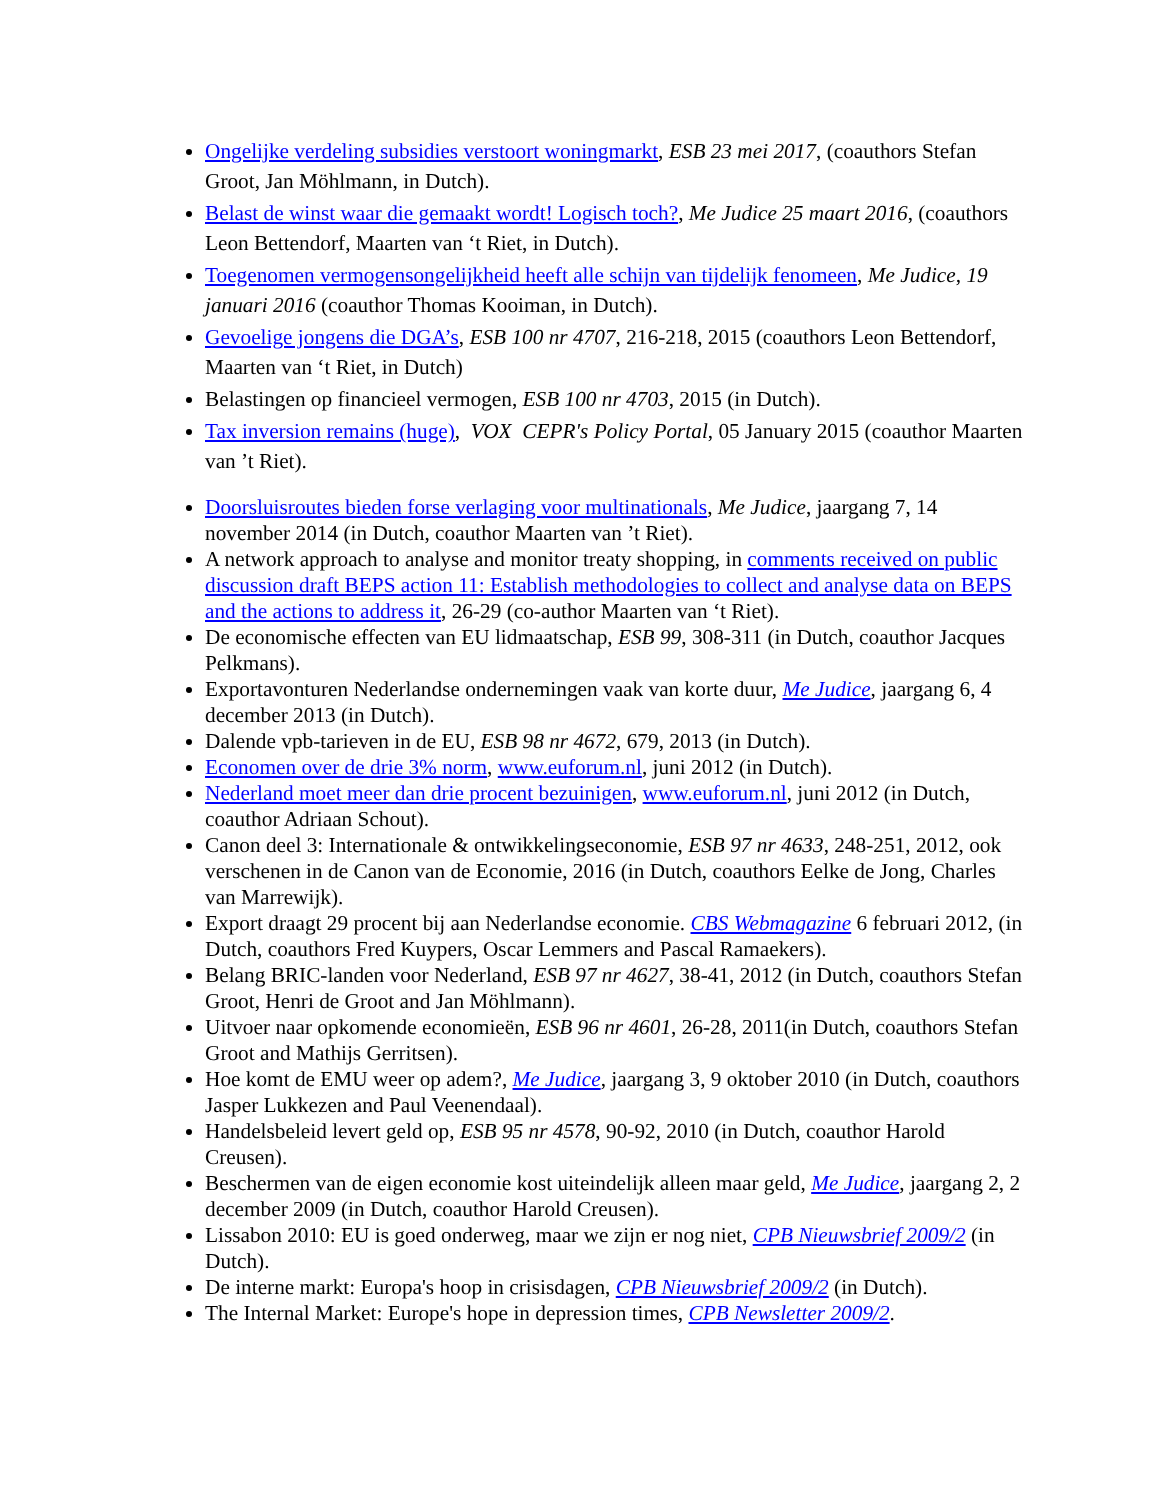Ongelijke verdeling subsidies verstoort woningmarkt, ESB 23 mei 2017, (coauthors Stefan Groot, Jan Möhlmann, in Dutch).
Belast de winst waar die gemaakt wordt! Logisch toch?, Me Judice 25 maart 2016, (coauthors Leon Bettendorf, Maarten van ‘t Riet, in Dutch).
Toegenomen vermogensongelijkheid heeft alle schijn van tijdelijk fenomeen, Me Judice, 19 januari 2016 (coauthor Thomas Kooiman, in Dutch).
Gevoelige jongens die DGA’s, ESB 100 nr 4707, 216-218, 2015 (coauthors Leon Bettendorf, Maarten van ‘t Riet, in Dutch)
Belastingen op financieel vermogen, ESB 100 nr 4703, 2015 (in Dutch).
Tax inversion remains (huge), VOX CEPR's Policy Portal, 05 January 2015 (coauthor Maarten van ’t Riet).
Doorsluisroutes bieden forse verlaging voor multinationals, Me Judice, jaargang 7, 14 november 2014 (in Dutch, coauthor Maarten van ’t Riet).
A network approach to analyse and monitor treaty shopping, in comments received on public discussion draft BEPS action 11: Establish methodologies to collect and analyse data on BEPS and the actions to address it, 26-29 (co-author Maarten van ‘t Riet).
De economische effecten van EU lidmaatschap, ESB 99, 308-311 (in Dutch, coauthor Jacques Pelkmans).
Exportavonturen Nederlandse ondernemingen vaak van korte duur, Me Judice, jaargang 6, 4 december 2013 (in Dutch).
Dalende vpb-tarieven in de EU, ESB 98 nr 4672, 679, 2013 (in Dutch).
Economen over de drie 3% norm, www.euforum.nl, juni 2012 (in Dutch).
Nederland moet meer dan drie procent bezuinigen, www.euforum.nl, juni 2012 (in Dutch, coauthor Adriaan Schout).
Canon deel 3: Internationale & ontwikkelingseconomie, ESB 97 nr 4633, 248-251, 2012, ook verschenen in de Canon van de Economie, 2016 (in Dutch, coauthors Eelke de Jong, Charles van Marrewijk).
Export draagt 29 procent bij aan Nederlandse economie. CBS Webmagazine 6 februari 2012, (in Dutch, coauthors Fred Kuypers, Oscar Lemmers and Pascal Ramaekers).
Belang BRIC-landen voor Nederland, ESB 97 nr 4627, 38-41, 2012 (in Dutch, coauthors Stefan Groot, Henri de Groot and Jan Möhlmann).
Uitvoer naar opkomende economieën, ESB 96 nr 4601, 26-28, 2011(in Dutch, coauthors Stefan Groot and Mathijs Gerritsen).
Hoe komt de EMU weer op adem?, Me Judice, jaargang 3, 9 oktober 2010 (in Dutch, coauthors Jasper Lukkezen and Paul Veenendaal).
Handelsbeleid levert geld op, ESB 95 nr 4578, 90-92, 2010 (in Dutch, coauthor Harold Creusen).
Beschermen van de eigen economie kost uiteindelijk alleen maar geld, Me Judice, jaargang 2, 2 december 2009 (in Dutch, coauthor Harold Creusen).
Lissabon 2010: EU is goed onderweg, maar we zijn er nog niet, CPB Nieuwsbrief 2009/2 (in Dutch).
De interne markt: Europa's hoop in crisisdagen, CPB Nieuwsbrief 2009/2 (in Dutch).
The Internal Market: Europe's hope in depression times, CPB Newsletter 2009/2.